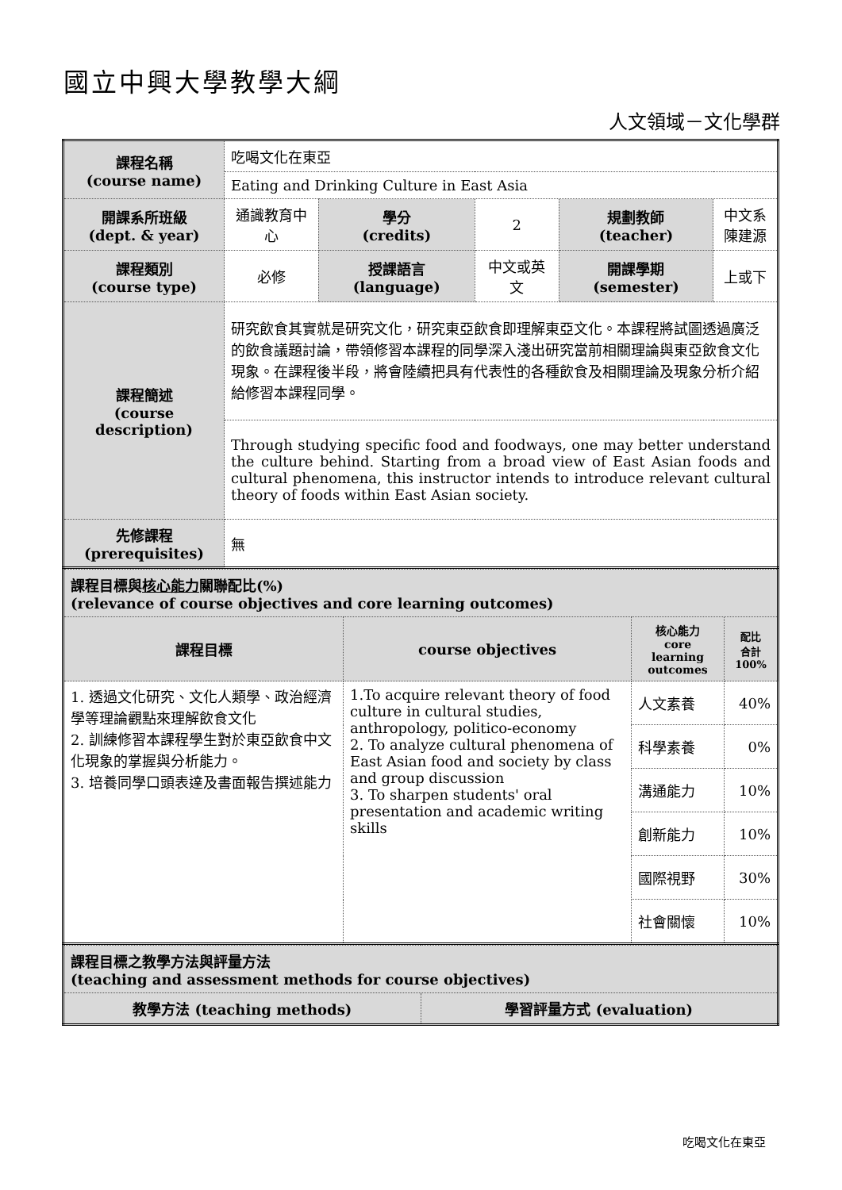國立中興大學教學大綱
人文領域－文化學群
| 課程名稱 (course name) | 吃喝文化在東亞 | | | | |
| | Eating and Drinking Culture in East Asia | | | | |
| 開課系所班級 (dept. & year) | 通識教育中心 | 學分 (credits) | 2 | 規劃教師 (teacher) | 中文系 陳建源 |
| 課程類別 (course type) | 必修 | 授課語言 (language) | 中文或英文 | 開課學期 (semester) | 上或下 |
| 課程簡述 (course description) | 研究飲食其實就是研究文化，研究東亞飲食即理解東亞文化。本課程將試圖透過廣泛的飲食議題討論，帶領修習本課程的同學深入淺出研究當前相關理論與東亞飲食文化現象。在課程後半段，將會陸續把具有代表性的各種飲食及相關理論及現象分析介紹給修習本課程同學。 | | | | |
| | Through studying specific food and foodways, one may better understand the culture behind. Starting from a broad view of East Asian foods and cultural phenomena, this instructor intends to introduce relevant cultural theory of foods within East Asian society. | | | | |
| 先修課程 (prerequisites) | 無 | | | | |
| 課程目標與 核心能力 關聯配比(%) (relevance of course objectives and core learning outcomes) | | | |
| 課程目標 | course objectives | 核心能力 core learning outcomes | 配比 合計 100% |
| 1. 透過文化研究、文化人類學、政治經濟學等理論觀點來理解飲食文化 2. 訓練修習本課程學生對於東亞飲食中文化現象的掌握與分析能力。 3. 培養同學口頭表達及書面報告撰述能力 | 1.To acquire relevant theory of food culture in cultural studies, anthropology, politico-economy 2. To analyze cultural phenomena of East Asian food and society by class and group discussion 3. To sharpen students' oral presentation and academic writing skills | 人文素養 | 40% |
| | | 科學素養 | 0% |
| | | 溝通能力 | 10% |
| | | 創新能力 | 10% |
| | | 國際視野 | 30% |
| | | 社會關懷 | 10% |
| 課程目標之教學方法與評量方法 (teaching and assessment methods for course objectives) | |
| 教學方法 (teaching methods) | 學習評量方式 (evaluation) |
吃喝文化在東亞